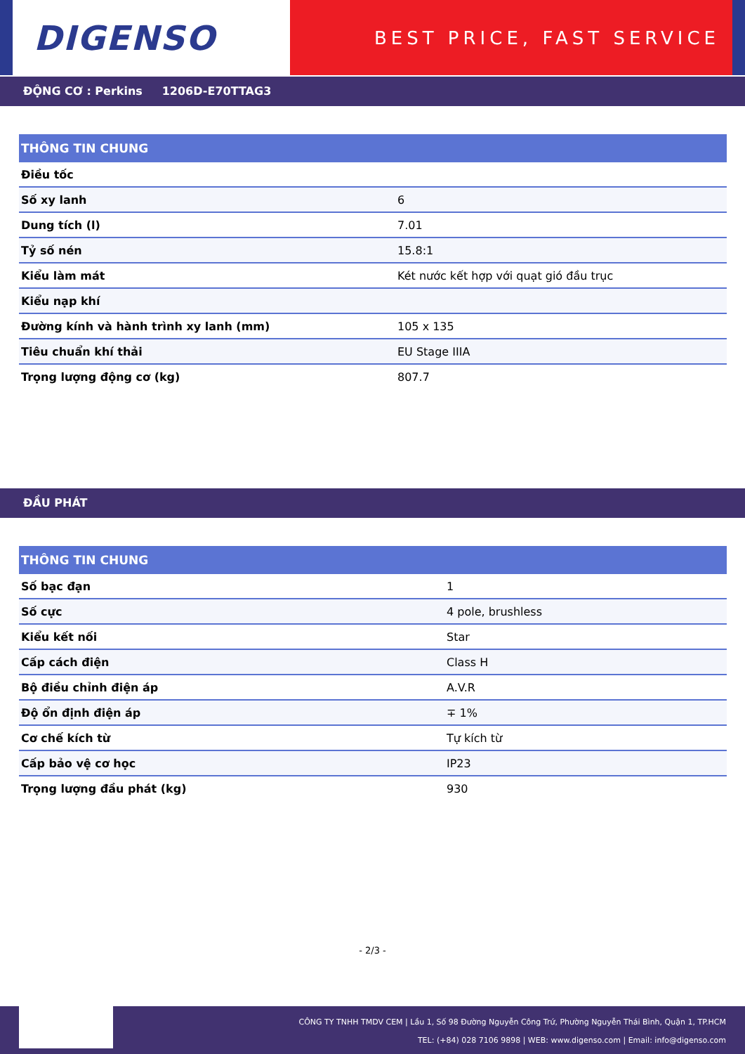DIGENSO
BEST PRICE, FAST SERVICE
ĐỘNG CƠ : Perkins 1206D-E70TTAG3
| THÔNG TIN CHUNG | |
| --- | --- |
| Điều tốc | |
| Số xy lanh | 6 |
| Dung tích (l) | 7.01 |
| Tỷ số nén | 15.8:1 |
| Kiểu làm mát | Két nước kết hợp với quạt gió đầu trục |
| Kiểu nạp khí | |
| Đường kính và hành trình xy lanh (mm) | 105 x 135 |
| Tiêu chuẩn khí thải | EU Stage IIIA |
| Trọng lượng động cơ (kg) | 807.7 |
ĐẦU PHÁT
| THÔNG TIN CHUNG | |
| --- | --- |
| Số bạc đạn | 1 |
| Số cực | 4 pole, brushless |
| Kiểu kết nối | Star |
| Cấp cách điện | Class H |
| Bộ điều chỉnh điện áp | A.V.R |
| Độ ổn định điện áp | ∓ 1% |
| Cơ chế kích từ | Tự kích từ |
| Cấp bảo vệ cơ học | IP23 |
| Trọng lượng đầu phát (kg) | 930 |
- 2/3 -
CÔNG TY TNHH TMDV CEM | Lầu 1, Số 98 Đường Nguyễn Công Trứ, Phường Nguyễn Thái Bình, Quận 1, TP.HCM
TEL: (+84) 028 7106 9898 | WEB: www.digenso.com | Email: info@digenso.com